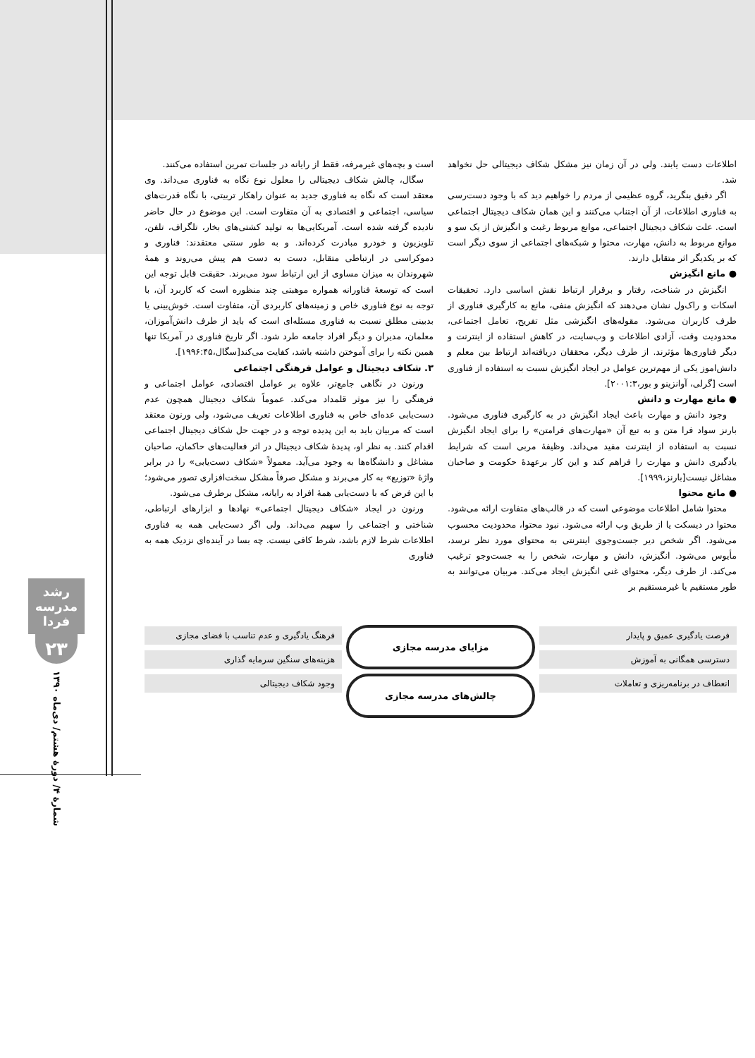رشد مدرسه فردا
۲۳
شمارهٔ ۴/ دورهٔ هشتم/ دی‌ماه ۱۳۹۰
است و بچه‌های غیرمرفه، فقط از رایانه در جلسات تمرین استفاده می‌کنند.
سگال، چالش شکاف دیجیتالی را معلول نوع نگاه به فناوری می‌داند. وی معتقد است که نگاه به فناوری جدید به عنوان راهکار تربیتی، با نگاه قدرت‌های سیاسی، اجتماعی و اقتصادی به آن متفاوت است. این موضوع در حال حاضر نادیده گرفته شده است. آمریکایی‌ها به تولید کشتی‌های بخار، تلگراف، تلفن، تلویزیون و خودرو مبادرت کرده‌اند. و به طور سنتی معتقدند: فناوری و دموکراسی در ارتباطی متقابل، دست به دست هم پیش می‌روند و همهٔ شهروندان به میزان مساوی از این ارتباط سود می‌برند. حقیقت قابل توجه این است که توسعهٔ فناورانه همواره موهبتی چند منظوره است که کاربرد آن، با توجه به نوع فناوری خاص و زمینه‌های کاربردی آن، متفاوت است. خوش‌بینی یا بدبینی مطلق نسبت به فناوری مسئله‌ای است که باید از طرف دانش‌آموزان، معلمان، مدیران و دیگر افراد جامعه طرد شود. اگر تاریخ فناوری در آمریکا تنها همین نکته را برای آموختن داشته باشد، کفایت می‌کند[سگال،۱۹۹۶:۴۵].
۳. شکاف دیجیتال و عوامل فرهنگی اجتماعی
ورنون در نگاهی جامع‌تر، علاوه بر عوامل اقتصادی، عوامل اجتماعی و فرهنگی را نیز موثر قلمداد می‌کند. عموماً شکاف دیجیتال همچون عدم دست‌یابی عده‌ای خاص به فناوری اطلاعات تعریف می‌شود، ولی ورنون معتقد است که مربیان باید به این پدیده توجه و در جهت حل شکاف دیجیتال اجتماعی اقدام کنند. به نظر او، پدیدهٔ شکاف دیجیتال در اثر فعالیت‌های حاکمان، صاحبان مشاغل و دانشگاه‌ها به وجود می‌آید. معمولاً «شکاف دست‌یابی» را در برابر واژهٔ «توزیع» به کار می‌برند و مشکل صرفاً مشکل سخت‌افزاری تصور می‌شود؛ با این فرض که با دست‌یابی همهٔ افراد به رایانه، مشکل برطرف می‌شود.
ورنون در ایجاد «شکاف دیجیتال اجتماعی» نهادها و ابزارهای ارتباطی، شناختی و اجتماعی را سهیم می‌داند. ولی اگر دست‌یابی همه به فناوری اطلاعات شرط لازم باشد، شرط کافی نیست. چه بسا در آینده‌ای نزدیک همه به فناوری
اطلاعات دست یابند. ولی در آن زمان نیز مشکل شکاف دیجیتالی حل نخواهد شد.
اگر دقیق بنگرید، گروه عظیمی از مردم را خواهیم دید که با وجود دست‌رسی به فناوری اطلاعات، از آن اجتناب می‌کنند و این همان شکاف دیجیتال اجتماعی است. علت شکاف دیجیتال اجتماعی، موانع مربوط رغبت و انگیزش از یک سو و موانع مربوط به دانش، مهارت، محتوا و شبکه‌های اجتماعی از سوی دیگر است که بر یکدیگر اثر متقابل دارند.
● مانع انگیزش
انگیزش در شناخت، رفتار و برقرار ارتباط نقش اساسی دارد. تحقیقات اسکات و راک‌ول نشان می‌دهند که انگیزش منفی، مانع به کارگیری فناوری از طرف کاربران می‌شود. مقوله‌های انگیزشی مثل تفریح، تعامل اجتماعی، محدودیت وقت، آزادی اطلاعات و وب‌سایت، در کاهش استفاده از اینترنت و دیگر فناوری‌ها مؤثرند. از طرف دیگر، محققان دریافته‌اند ارتباط بین معلم و دانش‌اموز یکی از مهم‌ترین عوامل در ایجاد انگیزش نسبت به استفاده از فناوری است [گرلی، آوانزینو و بور،۲۰۰۱:۳].
● مانع مهارت و دانش
وجود دانش و مهارت باعث ایجاد انگیزش در به کارگیری فناوری می‌شود. بارنز سواد فرا متن و به تبع آن «مهارت‌های فرامتن» را برای ایجاد انگیزش نسبت به استفاده از اینترنت مفید می‌داند. وظیفهٔ مربی است که شرایط یادگیری دانش و مهارت را فراهم کند و این کار برعهدهٔ حکومت و صاحبان مشاغل نیست[بارنز،۱۹۹۹].
● مانع محتوا
محتوا شامل اطلاعات موضوعی است که در قالب‌های متفاوت ارائه می‌شود. محتوا در دیسکت یا از طریق وب ارائه می‌شود. نبود محتوا، محدودیت محسوب می‌شود. اگر شخص دیر جست‌وجوی اینترنتی به محتوای مورد نظر نرسد، مأیوس می‌شود. انگیزش، دانش و مهارت، شخص را به جست‌وجو ترغیب می‌کند. از طرف دیگر، محتوای غنی انگیزش ایجاد می‌کند. مربیان می‌توانند به طور مستقیم یا غیرمستقیم بر
فرصت یادگیری عمیق و پایدار
دسترسی همگانی به آموزش
انعطاف در برنامه‌ریزی و تعاملات
مزایای مدرسه مجازی
چالش‌های مدرسه مجازی
فرهنگ یادگیری و عدم تناسب با فضای مجازی
هزینه‌های سنگین سرمایه گذاری
وجود شکاف دیجیتالی